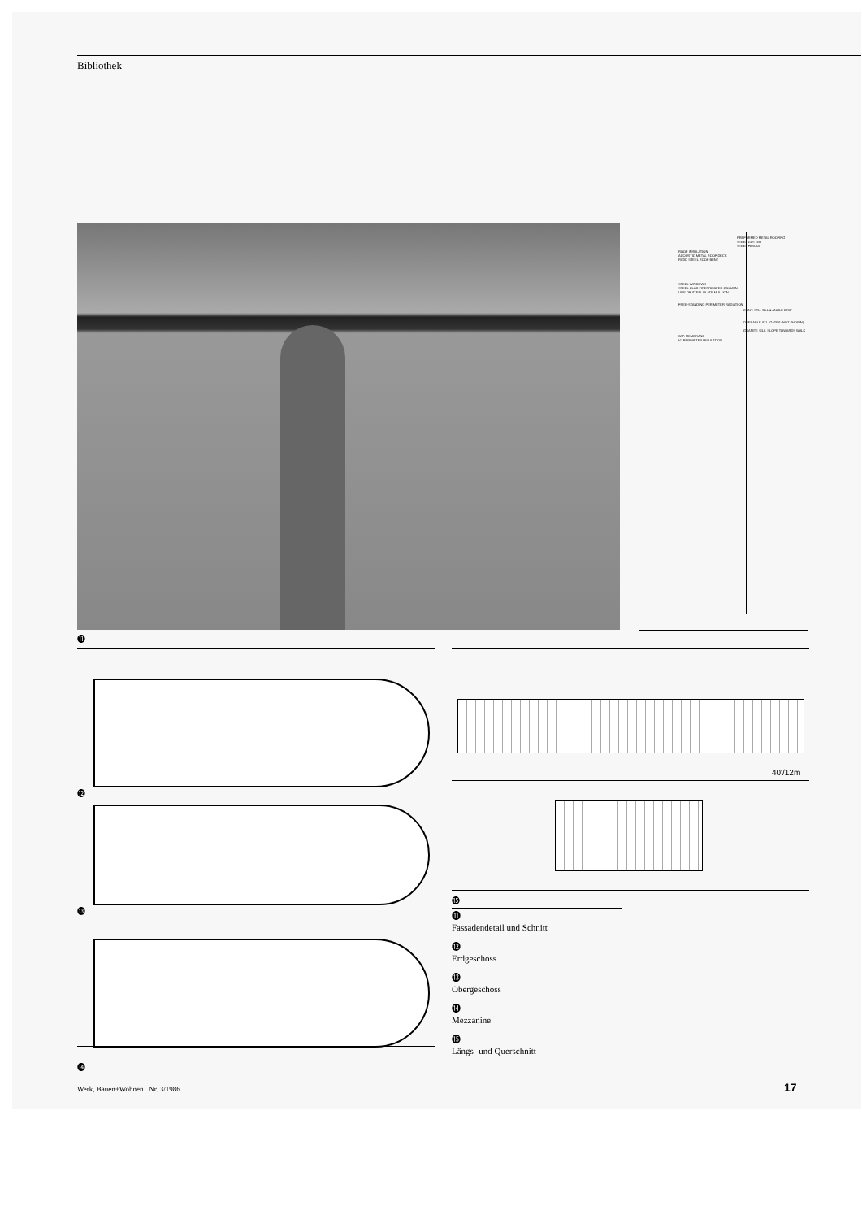Bibliothek
PREFORMED METAL ROOFING
STEEL GUTTER
STEEL FASCIA
ROOF INSULATION
ACOUSTIC METAL ROOF DECK
RIGID STEEL ROOF BENT
STEEL WINDOWS
STEEL CLAD FIREPROOFED COLUMN
LINE OF STEEL PLATE MULLION
FREE-STANDING PERIMETER RADIATION
CONT. STL. SILL & ANGLE DRIP
OPERABLE STL. GATES (NOT SHOWN)
GRANITE SILL, SLOPE TOWARDS WALK
W.P. MEMBRANE
½" PERIMETER INSULATION
⓫
⓬
⓭
⓮
40'/12m
⓯
⓫
Fassadendetail und Schnitt
⓬
Erdgeschoss
⓭
Obergeschoss
⓮
Mezzanine
⓯
Längs- und Querschnitt
Werk, Bauen+Wohnen Nr. 3/1986
17